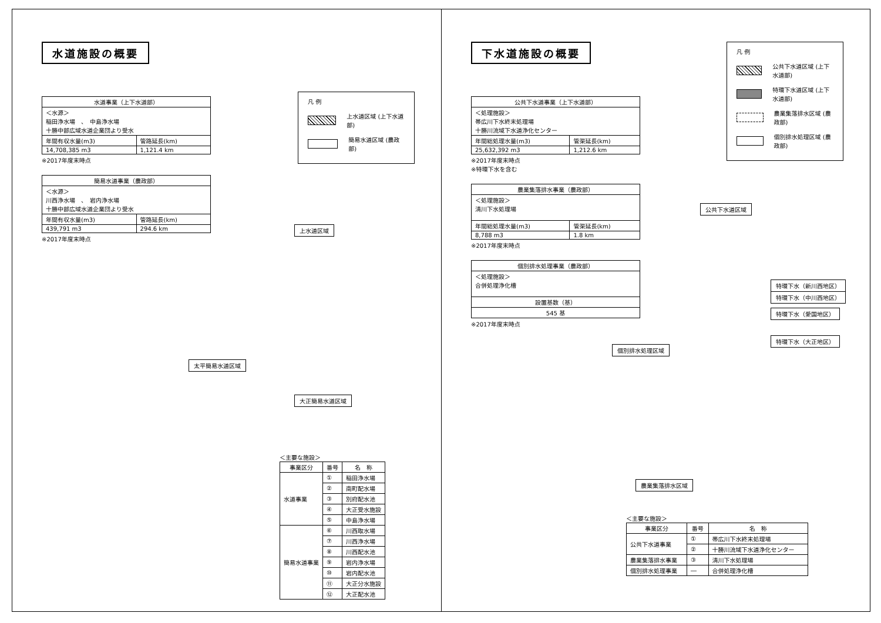水道施設の概要
| 水道事業（上下水道部） | |
| ＜水源＞ 稲田浄水場 、 中島浄水場 十勝中部広域水道企業団より受水 | |
| 年間有収水量(m3) | 管路延長(km) |
| 14,708,385 m3 | 1,121.4 km |
※2017年度末時点
| 簡易水道事業（農政部） | |
| ＜水源＞ 川西浄水場 、 岩内浄水場 十勝中部広域水道企業団より受水 | |
| 年間有収水量(m3) | 管路延長(km) |
| 439,791 m3 | 294.6 km |
※2017年度末時点
凡 例
上水道区域 (上下水道部)
簡易水道区域 (農政部)
上水道区域
太平簡易水道区域
大正簡易水道区域
＜主要な施設＞
| 事業区分 | 番号 | 名 称 |
| --- | --- | --- |
| 水道事業 | ① | 稲田浄水場 |
| | ② | 南町配水場 |
| | ③ | 別府配水池 |
| | ④ | 大正受水施設 |
| | ⑤ | 中島浄水場 |
| 簡易水道事業 | ⑥ | 川西取水場 |
| | ⑦ | 川西浄水場 |
| | ⑧ | 川西配水池 |
| | ⑨ | 岩内浄水場 |
| | ⑩ | 岩内配水池 |
| | ⑪ | 大正分水施設 |
| | ⑫ | 大正配水池 |
下水道施設の概要
| 公共下水道事業（上下水道部） | |
| ＜処理施設＞ 帯広川下水終末処理場 十勝川流域下水道浄化センター | |
| 年間総処理水量(m3) | 管渠延長(km) |
| 25,632,392 m3 | 1,212.6 km |
※2017年度末時点
※特環下水を含む
| 農業集落排水事業（農政部） | |
| ＜処理施設＞ 清川下水処理場 | |
| 年間総処理水量(m3) | 管渠延長(km) |
| 8,788 m3 | 1.8 km |
※2017年度末時点
| 個別排水処理事業（農政部） |
| ＜処理施設＞ 合併処理浄化槽 |
| 設置基数（基） |
| 545 基 |
※2017年度末時点
凡 例
公共下水道区域 (上下水道部)
特環下水道区域 (上下水道部)
農業集落排水区域 (農政部)
個別排水処理区域 (農政部)
公共下水道区域
特環下水（新川西地区）
特環下水（中川西地区）
特環下水（愛国地区）
特環下水（大正地区）
個別排水処理区域
農業集落排水区域
＜主要な施設＞
| 事業区分 | 番号 | 名 称 |
| --- | --- | --- |
| 公共下水道事業 | ① | 帯広川下水終末処理場 |
| | ② | 十勝川流域下水道浄化センター |
| 農業集落排水事業 | ③ | 清川下水処理場 |
| 個別排水処理事業 | ― | 合併処理浄化槽 |